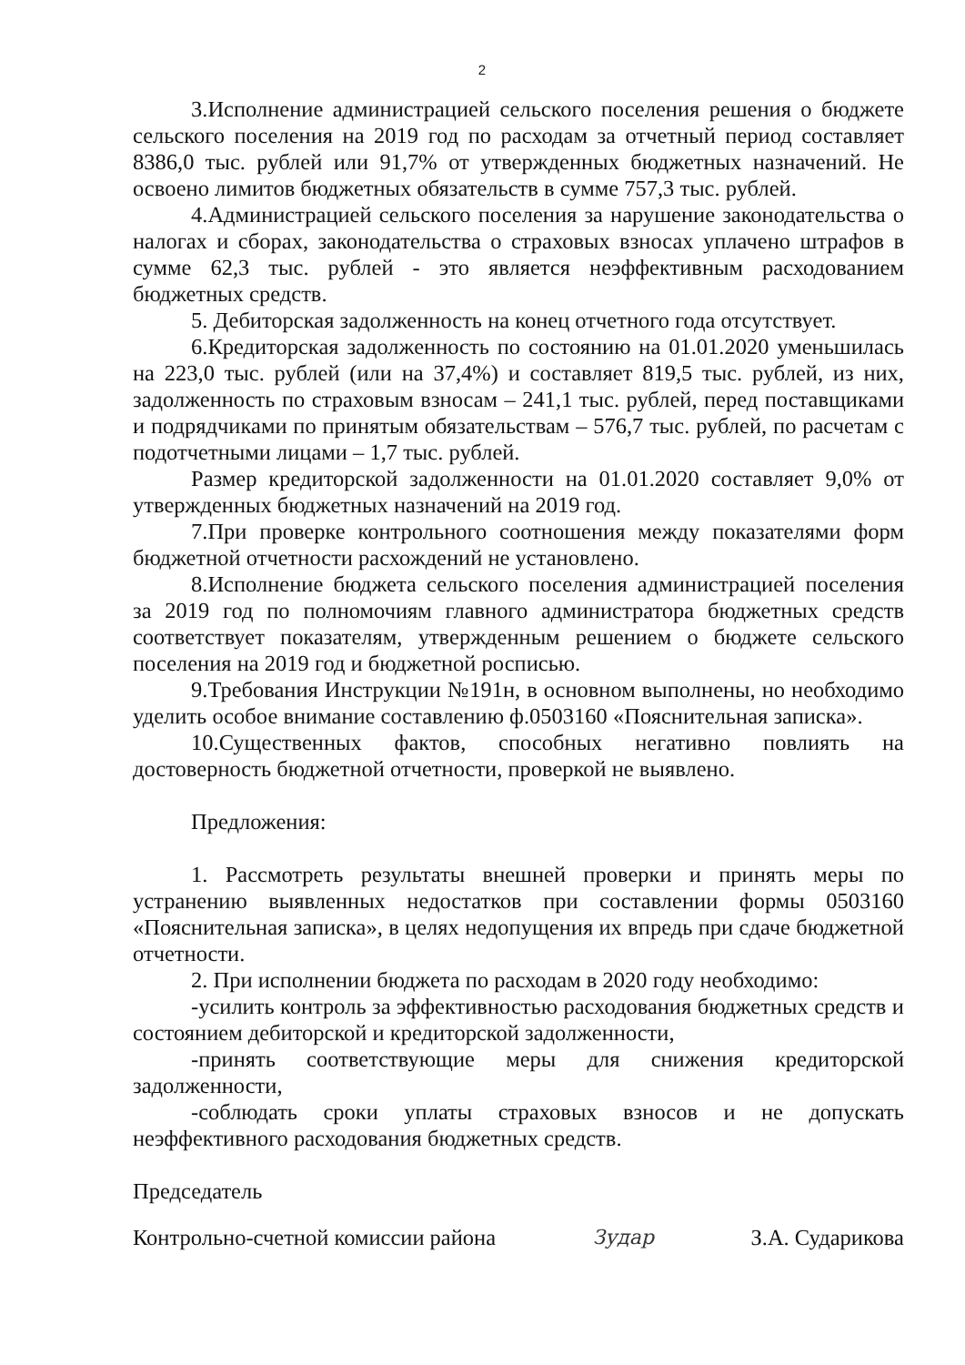2
3.Исполнение администрацией сельского поселения решения о бюджете сельского поселения на 2019 год по расходам за отчетный период составляет 8386,0 тыс. рублей или 91,7% от утвержденных бюджетных назначений. Не освоено лимитов бюджетных обязательств в сумме 757,3 тыс. рублей.
4.Администрацией сельского поселения за нарушение законодательства о налогах и сборах, законодательства о страховых взносах уплачено штрафов в сумме 62,3 тыс. рублей - это является неэффективным расходованием бюджетных средств.
5. Дебиторская задолженность на конец отчетного года отсутствует.
6.Кредиторская задолженность по состоянию на 01.01.2020 уменьшилась на 223,0 тыс. рублей (или на 37,4%) и составляет 819,5 тыс. рублей, из них, задолженность по страховым взносам – 241,1 тыс. рублей, перед поставщиками и подрядчиками по принятым обязательствам – 576,7 тыс. рублей, по расчетам с подотчетными лицами – 1,7 тыс. рублей.
Размер кредиторской задолженности на 01.01.2020 составляет 9,0% от утвержденных бюджетных назначений на 2019 год.
7.При проверке контрольного соотношения между показателями форм бюджетной отчетности расхождений не установлено.
8.Исполнение бюджета сельского поселения администрацией поселения за 2019 год по полномочиям главного администратора бюджетных средств соответствует показателям, утвержденным решением о бюджете сельского поселения на 2019 год и бюджетной росписью.
9.Требования Инструкции №191н, в основном выполнены, но необходимо уделить особое внимание составлению ф.0503160 «Пояснительная записка».
10.Существенных фактов, способных негативно повлиять на достоверность бюджетной отчетности, проверкой не выявлено.
Предложения:
1. Рассмотреть результаты внешней проверки и принять меры по устранению выявленных недостатков при составлении формы 0503160 «Пояснительная записка», в целях недопущения их впредь при сдаче бюджетной отчетности.
2. При исполнении бюджета по расходам в 2020 году необходимо:
-усилить контроль за эффективностью расходования бюджетных средств и состоянием дебиторской и кредиторской задолженности,
-принять соответствующие меры для снижения кредиторской задолженности,
-соблюдать сроки уплаты страховых взносов и не допускать неэффективного расходования бюджетных средств.
Председатель
Контрольно-счетной комиссии района Зудар З.А. Сударикова